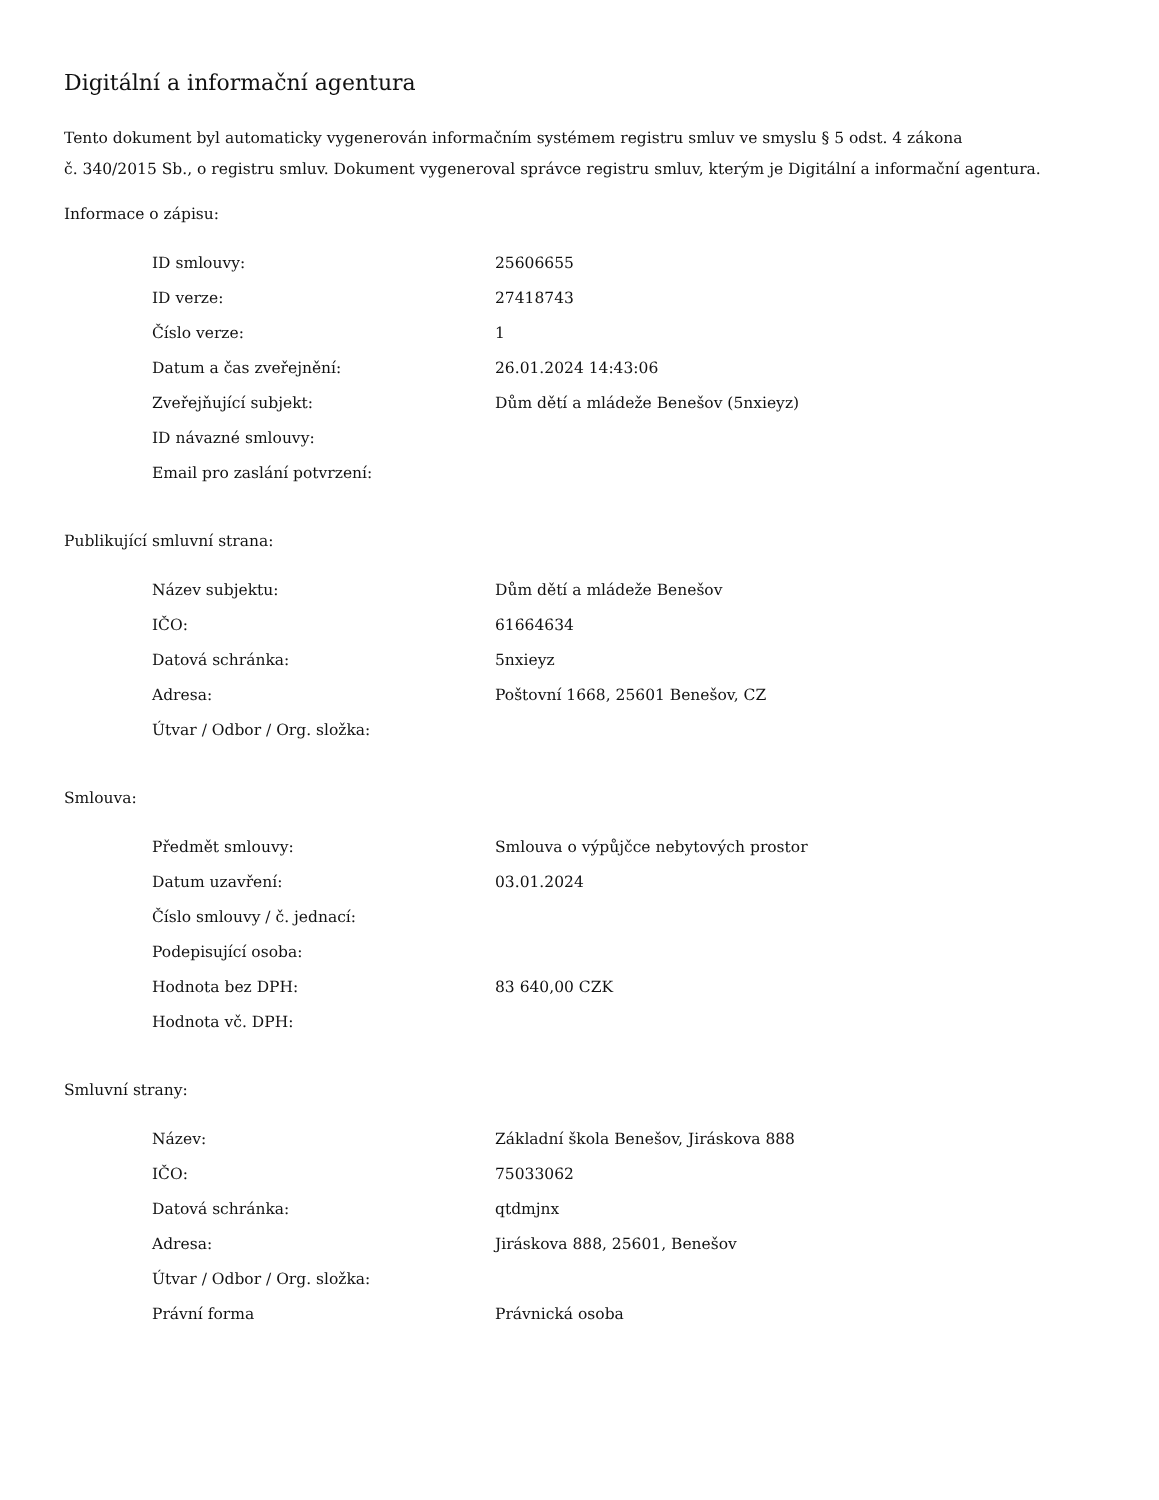Digitální a informační agentura
Tento dokument byl automaticky vygenerován informačním systémem registru smluv ve smyslu § 5 odst. 4 zákona
č. 340/2015 Sb., o registru smluv. Dokument vygeneroval správce registru smluv, kterým je Digitální a informační agentura.
Informace o zápisu:
| ID smlouvy: | 25606655 |
| ID verze: | 27418743 |
| Číslo verze: | 1 |
| Datum a čas zveřejnění: | 26.01.2024 14:43:06 |
| Zveřejňující subjekt: | Dům dětí a mládeže Benešov (5nxieyz) |
| ID návazné smlouvy: | |
| Email pro zaslání potvrzení: | |
Publikující smluvní strana:
| Název subjektu: | Dům dětí a mládeže Benešov |
| IČO: | 61664634 |
| Datová schránka: | 5nxieyz |
| Adresa: | Poštovní 1668, 25601 Benešov, CZ |
| Útvar / Odbor / Org. složka: | |
Smlouva:
| Předmět smlouvy: | Smlouva o výpůjčce nebytových prostor |
| Datum uzavření: | 03.01.2024 |
| Číslo smlouvy / č. jednací: | |
| Podepisující osoba: | |
| Hodnota bez DPH: | 83 640,00 CZK |
| Hodnota vč. DPH: | |
Smluvní strany:
| Název: | Základní škola Benešov, Jiráskova 888 |
| IČO: | 75033062 |
| Datová schránka: | qtdmjnx |
| Adresa: | Jiráskova 888, 25601, Benešov |
| Útvar / Odbor / Org. složka: | |
| Právní forma | Právnická osoba |